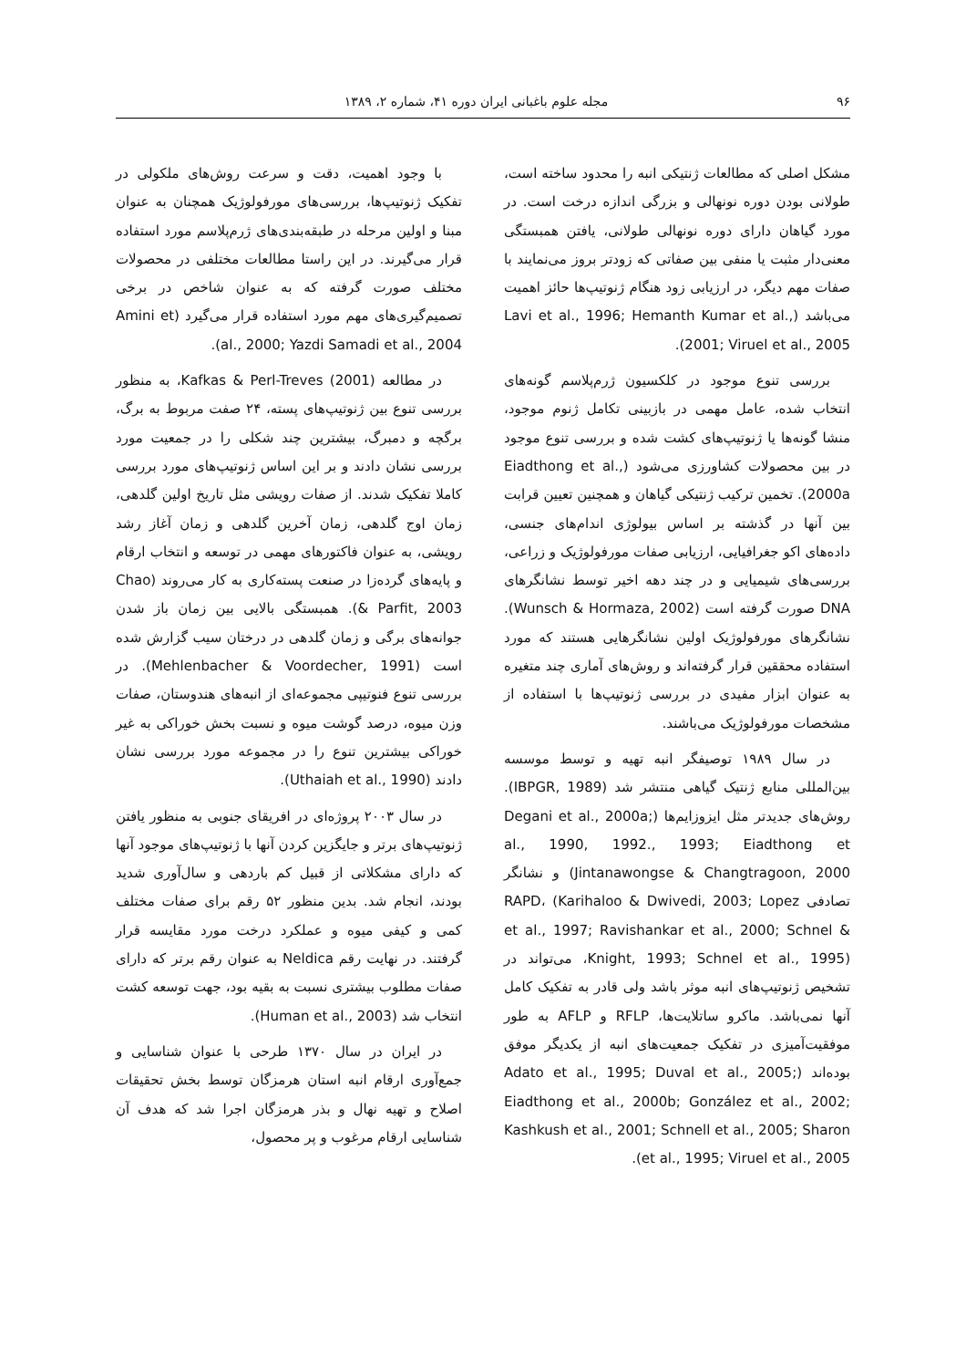۹۶ مجله علوم باغبانی ایران دوره ۴۱، شماره ۲، ۱۳۸۹
مشکل اصلی که مطالعات ژنتیکی انبه را محدود ساخته است، طولانی بودن دوره نونهالی و بزرگی اندازه درخت است. در مورد گیاهان دارای دوره نونهالی طولانی، یافتن همبستگی معنی‌دار مثبت یا منفی بین صفاتی که زودتر بروز می‌نمایند با صفات مهم دیگر، در ارزیابی زود هنگام ژنوتیپ‌ها حائز اهمیت می‌باشد (Lavi et al., 1996; Hemanth Kumar et al., 2001; Viruel et al., 2005).
بررسی تنوع موجود در کلکسیون ژرم‌پلاسم گونه‌های انتخاب شده، عامل مهمی در بازبینی تکامل ژنوم موجود، منشا گونه‌ها یا ژنوتیپ‌های کشت شده و بررسی تنوع موجود در بین محصولات کشاورزی می‌شود (Eiadthong et al., 2000a). تخمین ترکیب ژنتیکی گیاهان و همچنین تعیین قرابت بین آنها در گذشته بر اساس بیولوژی اندام‌های جنسی، داده‌های اکو جغرافیایی، ارزیابی صفات مورفولوژیک و زراعی، بررسی‌های شیمیایی و در چند دهه اخیر توسط نشانگرهای DNA صورت گرفته است (Wunsch & Hormaza, 2002). نشانگرهای مورفولوژیک اولین نشانگرهایی هستند که مورد استفاده محققین قرار گرفته‌اند و روش‌های آماری چند متغیره به عنوان ابزار مفیدی در بررسی ژنوتیپ‌ها با استفاده از مشخصات مورفولوژیک می‌باشند.
در سال ۱۹۸۹ توصیفگر انبه تهیه و توسط موسسه بین‌المللی منابع ژنتیک گیاهی منتشر شد (IBPGR, 1989). روش‌های جدیدتر مثل ایزوزایم‌ها (Degani et al., 2000a; al., 1990, 1992., 1993; Eiadthong et Jintanawongse & Changtragoon, 2000) و نشانگر تصادفی RAPD، (Karihaloo & Dwivedi, 2003; Lopez et al., 1997; Ravishankar et al., 2000; Schnel & Knight, 1993; Schnel et al., 1995)، می‌تواند در تشخیص ژنوتیپ‌های انبه موثر باشد ولی قادر به تفکیک کامل آنها نمی‌باشد. ماکرو ساتلایت‌ها، RFLP و AFLP به طور موفقیت‌آمیزی در تفکیک جمعیت‌های انبه از یکدیگر موفق بوده‌اند (Adato et al., 1995; Duval et al., 2005; Eiadthong et al., 2000b; González et al., 2002; Kashkush et al., 2001; Schnell et al., 2005; Sharon et al., 1995; Viruel et al., 2005).
با وجود اهمیت، دقت و سرعت روش‌های ملکولی در تفکیک ژنوتیپ‌ها، بررسی‌های مورفولوژیک همچنان به عنوان مبنا و اولین مرحله در طبقه‌بندی‌های ژرم‌پلاسم مورد استفاده قرار می‌گیرند. در این راستا مطالعات مختلفی در محصولات مختلف صورت گرفته که به عنوان شاخص در برخی تصمیم‌گیری‌های مهم مورد استفاده قرار می‌گیرد (Amini et al., 2000; Yazdi Samadi et al., 2004).
در مطالعه Kafkas & Perl-Treves (2001)، به منظور بررسی تنوع بین ژنوتیپ‌های پسته، ۲۴ صفت مربوط به برگ، برگچه و دمبرگ، بیشترین چند شکلی را در جمعیت مورد بررسی نشان دادند و بر این اساس ژنوتیپ‌های مورد بررسی کاملا تفکیک شدند. از صفات رویشی مثل تاریخ اولین گلدهی، زمان اوج گلدهی، زمان آخرین گلدهی و زمان آغاز رشد رویشی، به عنوان فاکتورهای مهمی در توسعه و انتخاب ارقام و پایه‌های گرده‌زا در صنعت پسته‌کاری به کار می‌روند (Chao & Parfit, 2003). همبستگی بالایی بین زمان باز شدن جوانه‌های برگی و زمان گلدهی در درختان سیب گزارش شده است (Mehlenbacher & Voordecher, 1991). در بررسی تنوع فنوتیپی مجموعه‌ای از انبه‌های هندوستان، صفات وزن میوه، درصد گوشت میوه و نسبت بخش خوراکی به غیر خوراکی بیشترین تنوع را در مجموعه مورد بررسی نشان دادند (Uthaiah et al., 1990).
در سال ۲۰۰۳ پروژه‌ای در افریقای جنوبی به منظور یافتن ژنوتیپ‌های برتر و جایگزین کردن آنها با ژنوتیپ‌های موجود آنها که دارای مشکلاتی از قبیل کم باردهی و سال‌آوری شدید بودند، انجام شد. بدین منظور ۵۲ رقم برای صفات مختلف کمی و کیفی میوه و عملکرد درخت مورد مقایسه قرار گرفتند. در نهایت رقم Neldica به عنوان رقم برتر که دارای صفات مطلوب بیشتری نسبت به بقیه بود، جهت توسعه کشت انتخاب شد (Human et al., 2003).
در ایران در سال ۱۳۷۰ طرحی با عنوان شناسایی و جمع‌آوری ارقام انبه استان هرمزگان توسط بخش تحقیقات اصلاح و تهیه نهال و بذر هرمزگان اجرا شد که هدف آن شناسایی ارقام مرغوب و پر محصول،